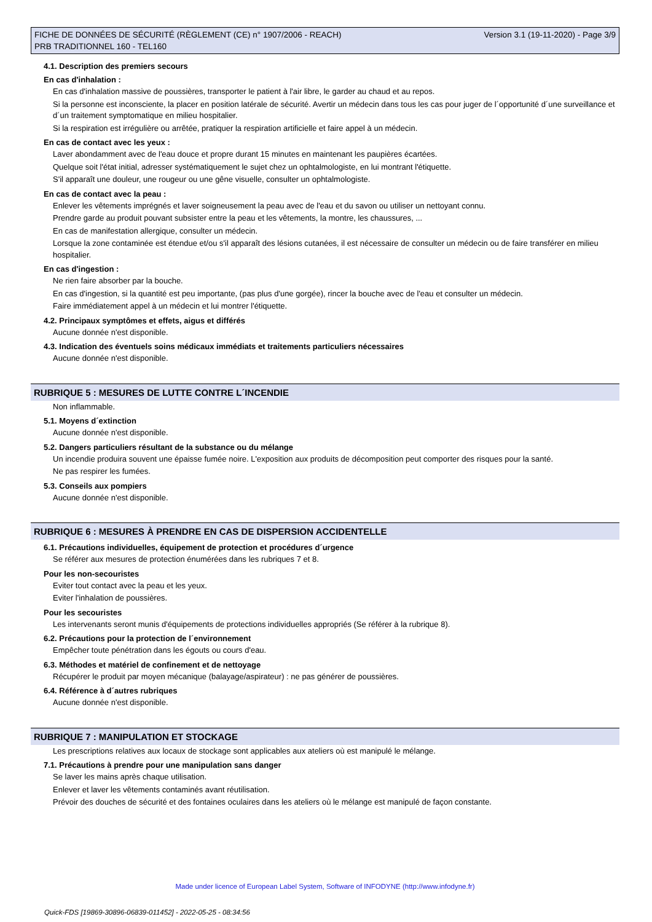FICHE DE DONNÉES DE SÉCURITÉ (RÈGLEMENT (CE) n° 1907/2006 - REACH)
PRB TRADITIONNEL 160 - TEL160
Version 3.1 (19-11-2020) - Page 3/9
4.1. Description des premiers secours
En cas d'inhalation :
En cas d'inhalation massive de poussières, transporter le patient à l'air libre, le garder au chaud et au repos.
Si la personne est inconsciente, la placer en position latérale de sécurité. Avertir un médecin dans tous les cas pour juger de l´opportunité d´une surveillance et d´un traitement symptomatique en milieu hospitalier.
Si la respiration est irrégulière ou arrêtée, pratiquer la respiration artificielle et faire appel à un médecin.
En cas de contact avec les yeux :
Laver abondamment avec de l'eau douce et propre durant 15 minutes en maintenant les paupières écartées.
Quelque soit l'état initial, adresser systématiquement le sujet chez un ophtalmologiste, en lui montrant l'étiquette.
S'il apparaît une douleur, une rougeur ou une gêne visuelle, consulter un ophtalmologiste.
En cas de contact avec la peau :
Enlever les vêtements imprégnés et laver soigneusement la peau avec de l'eau et du savon ou utiliser un nettoyant connu.
Prendre garde au produit pouvant subsister entre la peau et les vêtements, la montre, les chaussures, ...
En cas de manifestation allergique, consulter un médecin.
Lorsque la zone contaminée est étendue et/ou s'il apparaît des lésions cutanées, il est nécessaire de consulter un médecin ou de faire transférer en milieu hospitalier.
En cas d'ingestion :
Ne rien faire absorber par la bouche.
En cas d'ingestion, si la quantité est peu importante, (pas plus d'une gorgée), rincer la bouche avec de l'eau et consulter un médecin.
Faire immédiatement appel à un médecin et lui montrer l'étiquette.
4.2. Principaux symptômes et effets, aigus et différés
Aucune donnée n'est disponible.
4.3. Indication des éventuels soins médicaux immédiats et traitements particuliers nécessaires
Aucune donnée n'est disponible.
RUBRIQUE 5 : MESURES DE LUTTE CONTRE L´INCENDIE
Non inflammable.
5.1. Moyens d´extinction
Aucune donnée n'est disponible.
5.2. Dangers particuliers résultant de la substance ou du mélange
Un incendie produira souvent une épaisse fumée noire. L'exposition aux produits de décomposition peut comporter des risques pour la santé.
Ne pas respirer les fumées.
5.3. Conseils aux pompiers
Aucune donnée n'est disponible.
RUBRIQUE 6 : MESURES À PRENDRE EN CAS DE DISPERSION ACCIDENTELLE
6.1. Précautions individuelles, équipement de protection et procédures d´urgence
Se référer aux mesures de protection énumérées dans les rubriques 7 et 8.
Pour les non-secouristes
Eviter tout contact avec la peau et les yeux.
Eviter l'inhalation de poussières.
Pour les secouristes
Les intervenants seront munis d'équipements de protections individuelles appropriés (Se référer à la rubrique 8).
6.2. Précautions pour la protection de l´environnement
Empêcher toute pénétration dans les égouts ou cours d'eau.
6.3. Méthodes et matériel de confinement et de nettoyage
Récupérer le produit par moyen mécanique (balayage/aspirateur) : ne pas générer de poussières.
6.4. Référence à d´autres rubriques
Aucune donnée n'est disponible.
RUBRIQUE 7 : MANIPULATION ET STOCKAGE
Les prescriptions relatives aux locaux de stockage sont applicables aux ateliers où est manipulé le mélange.
7.1. Précautions à prendre pour une manipulation sans danger
Se laver les mains après chaque utilisation.
Enlever et laver les vêtements contaminés avant réutilisation.
Prévoir des douches de sécurité et des fontaines oculaires dans les ateliers où le mélange est manipulé de façon constante.
Made under licence of European Label System, Software of INFODYNE (http://www.infodyne.fr)
Quick-FDS [19869-30896-06839-011452] - 2022-05-25 - 08:34:56